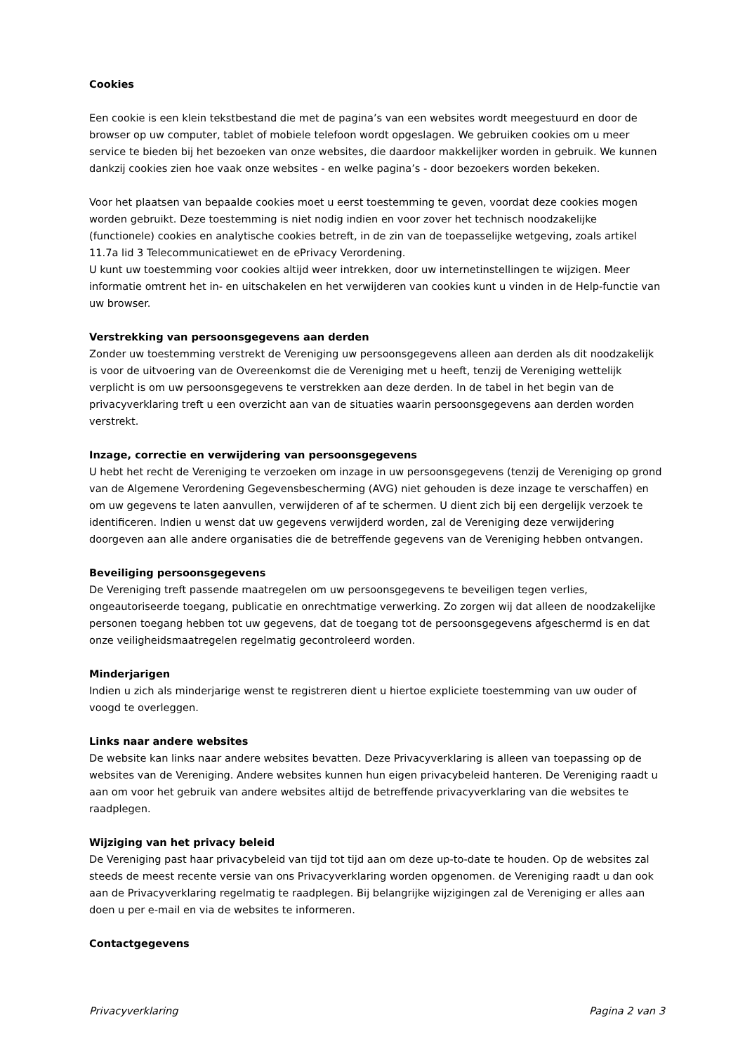Cookies
Een cookie is een klein tekstbestand die met de pagina’s van een websites wordt meegestuurd en door de browser op uw computer, tablet of mobiele telefoon wordt opgeslagen. We gebruiken cookies om u meer service te bieden bij het bezoeken van onze websites, die daardoor makkelijker worden in gebruik. We kunnen dankzij cookies zien hoe vaak onze websites - en welke pagina’s - door bezoekers worden bekeken.
Voor het plaatsen van bepaalde cookies moet u eerst toestemming te geven, voordat deze cookies mogen worden gebruikt. Deze toestemming is niet nodig indien en voor zover het technisch noodzakelijke (functionele) cookies en analytische cookies betreft, in de zin van de toepasselijke wetgeving, zoals artikel 11.7a lid 3 Telecommunicatiewet en de ePrivacy Verordening.
U kunt uw toestemming voor cookies altijd weer intrekken, door uw internetinstellingen te wijzigen. Meer informatie omtrent het in- en uitschakelen en het verwijderen van cookies kunt u vinden in de Help-functie van uw browser.
Verstrekking van persoonsgegevens aan derden
Zonder uw toestemming verstrekt de Vereniging uw persoonsgegevens alleen aan derden als dit noodzakelijk is voor de uitvoering van de Overeenkomst die de Vereniging met u heeft, tenzij de Vereniging wettelijk verplicht is om uw persoonsgegevens te verstrekken aan deze derden. In de tabel in het begin van de privacyverklaring treft u een overzicht aan van de situaties waarin persoonsgegevens aan derden worden verstrekt.
Inzage, correctie en verwijdering van persoonsgegevens
U hebt het recht de Vereniging te verzoeken om inzage in uw persoonsgegevens (tenzij de Vereniging op grond van de Algemene Verordening Gegevensbescherming (AVG) niet gehouden is deze inzage te verschaffen) en om uw gegevens te laten aanvullen, verwijderen of af te schermen. U dient zich bij een dergelijk verzoek te identificeren. Indien u wenst dat uw gegevens verwijderd worden, zal de Vereniging deze verwijdering doorgeven aan alle andere organisaties die de betreffende gegevens van de Vereniging hebben ontvangen.
Beveiliging persoonsgegevens
De Vereniging treft passende maatregelen om uw persoonsgegevens te beveiligen tegen verlies, ongeautoriseerde toegang, publicatie en onrechtmatige verwerking. Zo zorgen wij dat alleen de noodzakelijke personen toegang hebben tot uw gegevens, dat de toegang tot de persoonsgegevens afgeschermd is en dat onze veiligheidsmaatregelen regelmatig gecontroleerd worden.
Minderjarigen
Indien u zich als minderjarige wenst te registreren dient u hiertoe expliciete toestemming van uw ouder of voogd te overleggen.
Links naar andere websites
De website kan links naar andere websites bevatten. Deze Privacyverklaring is alleen van toepassing op de websites van de Vereniging. Andere websites kunnen hun eigen privacybeleid hanteren. De Vereniging raadt u aan om voor het gebruik van andere websites altijd de betreffende privacyverklaring van die websites te raadplegen.
Wijziging van het privacy beleid
De Vereniging past haar privacybeleid van tijd tot tijd aan om deze up-to-date te houden. Op de websites zal steeds de meest recente versie van ons Privacyverklaring worden opgenomen. de Vereniging raadt u dan ook aan de Privacyverklaring regelmatig te raadplegen. Bij belangrijke wijzigingen zal de Vereniging er alles aan doen u per e-mail en via de websites te informeren.
Contactgegevens
Privacyverklaring Pagina 2 van 3